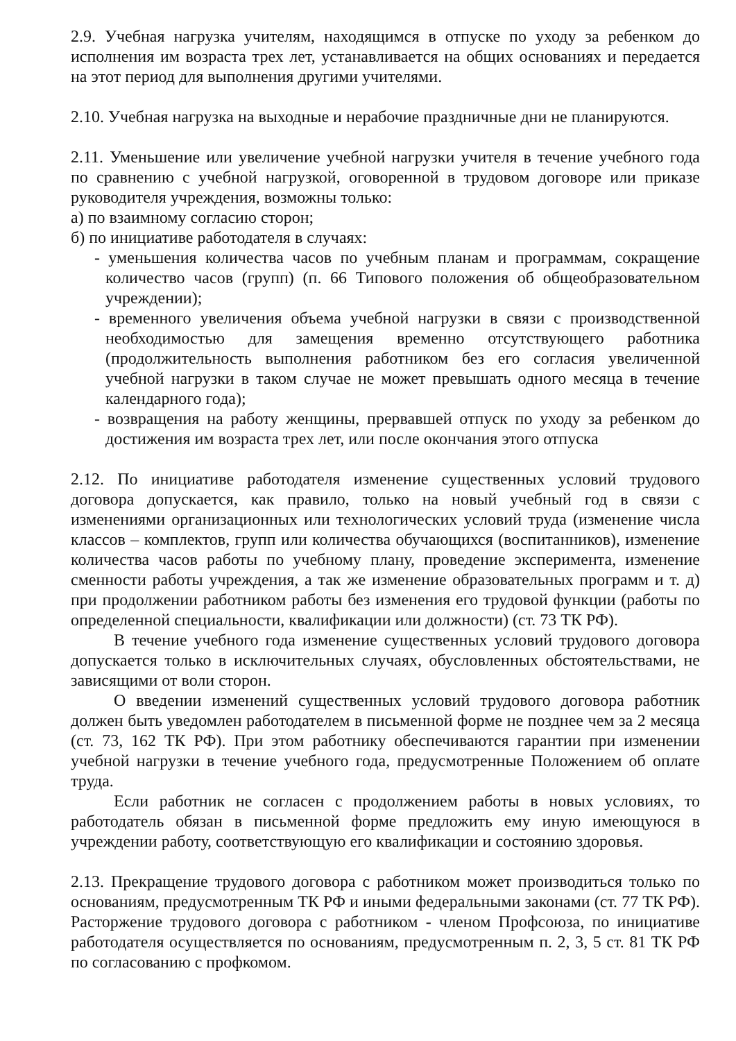2.9. Учебная нагрузка учителям, находящимся в отпуске по уходу за ребенком до исполнения им возраста трех лет, устанавливается на общих основаниях и передается на этот период для выполнения другими учителями.
2.10. Учебная нагрузка на выходные и нерабочие праздничные дни не планируются.
2.11. Уменьшение или увеличение учебной нагрузки учителя в течение учебного года по сравнению с учебной нагрузкой, оговоренной в трудовом договоре или приказе руководителя учреждения, возможны только:
а) по взаимному согласию сторон;
б) по инициативе работодателя в случаях:
- уменьшения количества часов по учебным планам и программам, сокращение количество часов (групп) (п. 66 Типового положения об общеобразовательном учреждении);
- временного увеличения объема учебной нагрузки в связи с производственной необходимостью для замещения временно отсутствующего работника (продолжительность выполнения работником без его согласия увеличенной учебной нагрузки в таком случае не может превышать одного месяца в течение календарного года);
- возвращения на работу женщины, прервавшей отпуск по уходу за ребенком до достижения им возраста трех лет, или после окончания этого отпуска
2.12. По инициативе работодателя изменение существенных условий трудового договора допускается, как правило, только на новый учебный год в связи с изменениями организационных или технологических условий труда (изменение числа классов – комплектов, групп или количества обучающихся (воспитанников), изменение количества часов работы по учебному плану, проведение эксперимента, изменение сменности работы учреждения, а так же изменение образовательных программ и т. д) при продолжении работником работы без изменения его трудовой функции (работы по определенной специальности, квалификации или должности) (ст. 73 ТК РФ).
В течение учебного года изменение существенных условий трудового договора допускается только в исключительных случаях, обусловленных обстоятельствами, не зависящими от воли сторон.
О введении изменений существенных условий трудового договора работник должен быть уведомлен работодателем в письменной форме не позднее чем за 2 месяца (ст. 73, 162 ТК РФ). При этом работнику обеспечиваются гарантии при изменении учебной нагрузки в течение учебного года, предусмотренные Положением об оплате труда.
Если работник не согласен с продолжением работы в новых условиях, то работодатель обязан в письменной форме предложить ему иную имеющуюся в учреждении работу, соответствующую его квалификации и состоянию здоровья.
2.13. Прекращение трудового договора с работником может производиться только по основаниям, предусмотренным ТК РФ и иными федеральными законами (ст. 77 ТК РФ). Расторжение трудового договора с работником - членом Профсоюза, по инициативе работодателя осуществляется по основаниям, предусмотренным п. 2, 3, 5 ст. 81 ТК РФ по согласованию с профкомом.